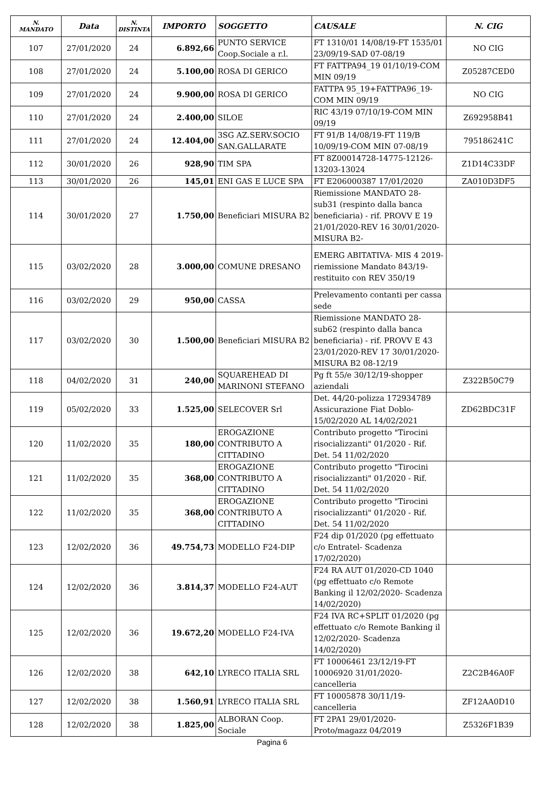| N. MANDATO | Data | N. DISTINTA | IMPORTO | SOGGETTO | CAUSALE | N. CIG |
| --- | --- | --- | --- | --- | --- | --- |
| 107 | 27/01/2020 | 24 | 6.892,66 | PUNTO SERVICE Coop.Sociale a r.l. | FT 1310/01 14/08/19-FT 1535/01 23/09/19-SAD 07-08/19 | NO CIG |
| 108 | 27/01/2020 | 24 | 5.100,00 | ROSA DI GERICO | FT FATTPA94_19 01/10/19-COM MIN 09/19 | Z05287CED0 |
| 109 | 27/01/2020 | 24 | 9.900,00 | ROSA DI GERICO | FATTPA 95_19+FATTPA96_19-COM MIN 09/19 | NO CIG |
| 110 | 27/01/2020 | 24 | 2.400,00 | SILOE | RIC 43/19 07/10/19-COM MIN 09/19 | Z692958B41 |
| 111 | 27/01/2020 | 24 | 12.404,00 | 3SG AZ.SERV.SOCIO SAN.GALLARATE | FT 91/B 14/08/19-FT 119/B 10/09/19-COM MIN 07-08/19 | 795186241C |
| 112 | 30/01/2020 | 26 | 928,90 | TIM SPA | FT 8Z00014728-14775-12126-13203-13024 | Z1D14C33DF |
| 113 | 30/01/2020 | 26 | 145,01 | ENI GAS E LUCE SPA | FT E206000387 17/01/2020 | ZA010D3DF5 |
| 114 | 30/01/2020 | 27 | 1.750,00 | Beneficiari MISURA B2 | Riemissione MANDATO 28-sub31 (respinto dalla banca beneficiaria) - rif. PROVV E 19 21/01/2020-REV 16 30/01/2020-MISURA B2- | |
| 115 | 03/02/2020 | 28 | 3.000,00 | COMUNE DRESANO | EMERG ABITATIVA- MIS 4 2019-riemissione Mandato 843/19-restituito con REV 350/19 | |
| 116 | 03/02/2020 | 29 | 950,00 | CASSA | Prelevamento contanti per cassa sede | |
| 117 | 03/02/2020 | 30 | 1.500,00 | Beneficiari MISURA B2 | Riemissione MANDATO 28-sub62 (respinto dalla banca beneficiaria) - rif. PROVV E 43 23/01/2020-REV 17 30/01/2020-MISURA B2 08-12/19 | |
| 118 | 04/02/2020 | 31 | 240,00 | SQUAREHEAD DI MARINONI STEFANO | Pg ft 55/e 30/12/19-shopper aziendali | Z322B50C79 |
| 119 | 05/02/2020 | 33 | 1.525,00 | SELECOVER Srl | Det. 44/20-polizza 172934789 Assicurazione Fiat Doblo-15/02/2020 AL 14/02/2021 | ZD62BDC31F |
| 120 | 11/02/2020 | 35 | 180,00 | EROGAZIONE CONTRIBUTO A CITTADINO | Contributo progetto "Tirocini risocializzanti" 01/2020 - Rif. Det. 54 11/02/2020 | |
| 121 | 11/02/2020 | 35 | 368,00 | EROGAZIONE CONTRIBUTO A CITTADINO | Contributo progetto "Tirocini risocializzanti" 01/2020 - Rif. Det. 54 11/02/2020 | |
| 122 | 11/02/2020 | 35 | 368,00 | EROGAZIONE CONTRIBUTO A CITTADINO | Contributo progetto "Tirocini risocializzanti" 01/2020 - Rif. Det. 54 11/02/2020 | |
| 123 | 12/02/2020 | 36 | 49.754,73 | MODELLO F24-DIP | F24 dip 01/2020 (pg effettuato c/o Entratel- Scadenza 17/02/2020) | |
| 124 | 12/02/2020 | 36 | 3.814,37 | MODELLO F24-AUT | F24 RA AUT 01/2020-CD 1040 (pg effettuato c/o Remote Banking il 12/02/2020- Scadenza 14/02/2020) | |
| 125 | 12/02/2020 | 36 | 19.672,20 | MODELLO F24-IVA | F24 IVA RC+SPLIT 01/2020 (pg effettuato c/o Remote Banking il 12/02/2020- Scadenza 14/02/2020) | |
| 126 | 12/02/2020 | 38 | 642,10 | LYRECO ITALIA SRL | FT 10006461 23/12/19-FT 10006920 31/01/2020-cancelleria | Z2C2B46A0F |
| 127 | 12/02/2020 | 38 | 1.560,91 | LYRECO ITALIA SRL | FT 10005878 30/11/19-cancelleria | ZF12AA0D10 |
| 128 | 12/02/2020 | 38 | 1.825,00 | ALBORAN Coop. Sociale | FT 2PA1 29/01/2020-Proto/magazz 04/2019 | Z5326F1B39 |
Pagina 6